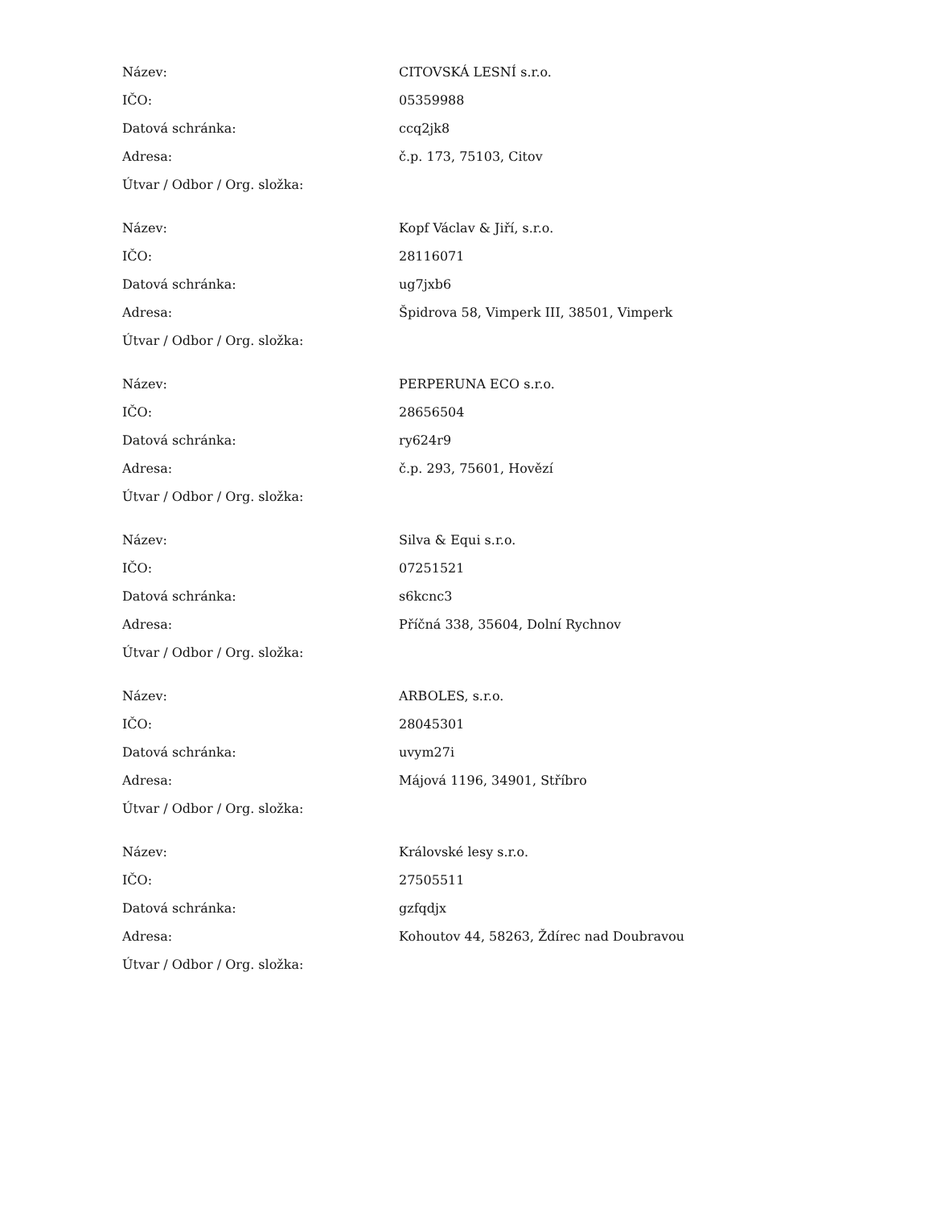| Název: | CITOVSKÁ LESNÍ s.r.o. |
| IČO: | 05359988 |
| Datová schránka: | ccq2jk8 |
| Adresa: | č.p. 173, 75103, Citov |
| Útvar / Odbor / Org. složka: | |
| Název: | Kopf Václav & Jiří, s.r.o. |
| IČO: | 28116071 |
| Datová schránka: | ug7jxb6 |
| Adresa: | Špidrova 58, Vimperk III, 38501, Vimperk |
| Útvar / Odbor / Org. složka: | |
| Název: | PERPERUNA ECO s.r.o. |
| IČO: | 28656504 |
| Datová schránka: | ry624r9 |
| Adresa: | č.p. 293, 75601, Hovězí |
| Útvar / Odbor / Org. složka: | |
| Název: | Silva & Equi s.r.o. |
| IČO: | 07251521 |
| Datová schránka: | s6kcnc3 |
| Adresa: | Příčná 338, 35604, Dolní Rychnov |
| Útvar / Odbor / Org. složka: | |
| Název: | ARBOLES, s.r.o. |
| IČO: | 28045301 |
| Datová schránka: | uvym27i |
| Adresa: | Májová 1196, 34901, Stříbro |
| Útvar / Odbor / Org. složka: | |
| Název: | Královské lesy s.r.o. |
| IČO: | 27505511 |
| Datová schránka: | gzfqdjx |
| Adresa: | Kohoutov 44, 58263, Ždírec nad Doubravou |
| Útvar / Odbor / Org. složka: | |